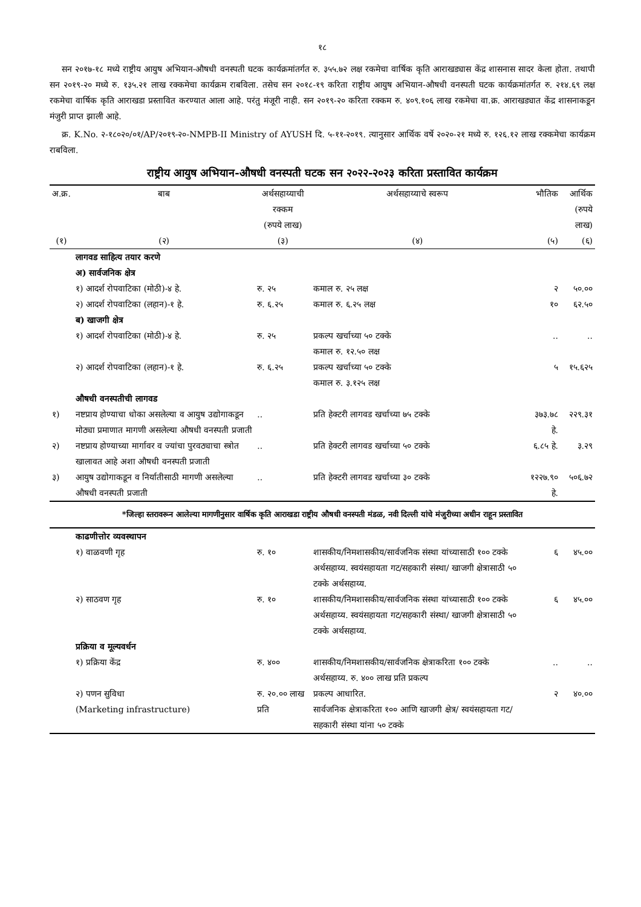१८
सन २०१७-१८ मध्ये राष्ट्रीय आयुष अभियान-औषधी वनस्पती घटक कार्यक्रमांतर्गत रु. ३५५.७२ लक्ष रकमेचा वार्षिक कृति आराखड्यास केंद्र शासनास सादर केला होता. तथापी सन २०१९-२० मध्ये रु. १३५.२१ लाख रक्कमेचा कार्यक्रम राबविला. तसेच सन २०१८-१९ करिता राष्ट्रीय आयुष अभियान-औषधी वनस्पती घटक कार्यक्रमांतर्गत रु. २१४.६९ लक्ष रकमेचा वार्षिक कृति आराखडा प्रस्तावित करण्यात आला आहे. परंतु मंजूरी नाही. सन २०१९-२० करिता रक्कम रु. ४०९.१०६ लाख रकमेचा वा.क्र. आराखड्यात केंद्र शासनाकडून मंजुरी प्राप्त झाली आहे.
क्र. K.No. २-१८०२०/०१/AP/२०१९-२०-NMPB-II Ministry of AYUSH दि. ५-११-२०१९. त्यानुसार आर्थिक वर्षे २०२०-२१ मध्ये रु. १२६.१२ लाख रक्कमेचा कार्यक्रम राबविला.
राष्ट्रीय आयुष अभियान-औषधी वनस्पती घटक सन २०२२-२०२३ करिता प्रस्तावित कार्यक्रम
| अ.क्र. | बाब | अर्थसहाय्याची रक्कम (रुपये लाख) | अर्थसहाय्याचे स्वरूप | भौतिक | आर्थिक (रुपये लाख) |
| --- | --- | --- | --- | --- | --- |
| (१) | (२) | (३) | (४) | (५) | (६) |
| | लागवड साहित्य तयार करणे | | | | |
| | अ) सार्वजनिक क्षेत्र | | | | |
| | १) आदर्श रोपवाटिका (मोठी)-४ हे. | रु. २५ | कमाल रु. २५ लक्ष | २ | ५०.०० |
| | २) आदर्श रोपवाटिका (लहान)-१ हे. | रु. ६.२५ | कमाल रु. ६.२५ लक्ष | १० | ६२.५० |
| | ब) खाजगी क्षेत्र | | | | |
| | १) आदर्श रोपवाटिका (मोठी)-४ हे. | रु. २५ | प्रकल्प खर्चाच्या ५० टक्के कमाल रु. १२.५० लक्ष | .. | .. |
| | २) आदर्श रोपवाटिका (लहान)-१ हे. | रु. ६.२५ | प्रकल्प खर्चाच्या ५० टक्के कमाल रु. ३.१२५ लक्ष | ५ | १५.६२५ |
| | औषधी वनस्पतीची लागवड | | | | |
| १) | नष्टप्राय होण्याचा धोका असलेल्या व आयुष उद्योगाकडून मोठ्या प्रमाणात मागणी असलेल्या औषधी वनस्पती प्रजाती | .. | प्रति हेक्टरी लागवड खर्चाच्या ७५ टक्के | ३७३.७८ हे. | २२९.३१ |
| २) | नष्टप्राय होण्याच्या मार्गावर व ज्यांचा पुरवठ्याचा स्त्रोत खालावत आहे अशा औषधी वनस्पती प्रजाती | .. | प्रति हेक्टरी लागवड खर्चाच्या ५० टक्के | ६.८५ हे. | ३.२९ |
| ३) | आयुष उद्योगाकडून व निर्यातीसाठी मागणी असलेल्या औषधी वनस्पती प्रजाती | .. | प्रति हेक्टरी लागवड खर्चाच्या ३० टक्के | १२२७.९० हे. | ५०६.७२ |
| *जिल्हा स्तरावरून आलेल्या मागणीनुसार वार्षिक कृति आराखडा राष्ट्रीय औषधी वनस्पती मंडळ, नवी दिल्ली यांचे मंजुरीच्या अधीन राहून प्रस्तावित | | | | | |
| | काढणीत्तोर व्यवस्थापन | | | | |
| | १) वाळवणी गृह | रु. १० | शासकीय/निमशासकीय/सार्वजनिक संस्था यांच्यासाठी १०० टक्के अर्थसहाय्य. स्वयंसहायता गट/सहकारी संस्था/ खाजगी क्षेत्रासाठी ५० टक्के अर्थसहाय्य. | ६ | ४५.०० |
| | २) साठवण गृह | रु. १० | शासकीय/निमशासकीय/सार्वजनिक संस्था यांच्यासाठी १०० टक्के अर्थसहाय्य. स्वयंसहायता गट/सहकारी संस्था/ खाजगी क्षेत्रासाठी ५० टक्के अर्थसहाय्य. | ६ | ४५.०० |
| | प्रक्रिया व मूल्यवर्धन | | | | |
| | १) प्रक्रिया केंद्र | रु. ४०० | शासकीय/निमशासकीय/सार्वजनिक क्षेत्राकरिता १०० टक्के अर्थसहाय्य. रु. ४०० लाख प्रति प्रकल्प | .. | .. |
| | २) पणन सुविधा (Marketing infrastructure) | रु. २०.०० लाख प्रति | प्रकल्प आधारित. सार्वजनिक क्षेत्राकरिता १०० आणि खाजगी क्षेत्र/ स्वयंसहायता गट/सहकारी संस्था यांना ५० टक्के | २ | ४०.०० |